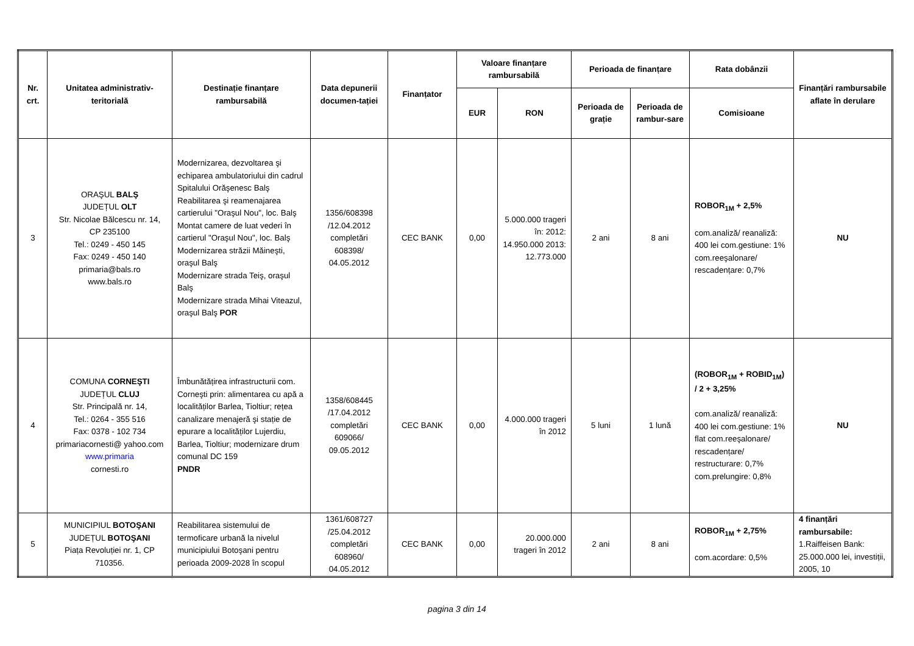| Nr. crt. | Unitatea administrativ-teritorială | Destinație finanțare rambursabilă | Data depunerii documen-tației | Finanțator | Valoare finanțare rambursabilă | | Perioada de finanțare | | Rata dobânzii | Finanțări rambursabile aflate în derulare |
| --- | --- | --- | --- | --- | --- | --- | --- | --- | --- | --- |
| | | | | | EUR | RON | Perioada de grație | Perioada de rambur-sare | Comisioane | |
| 3 | ORAŞUL BALŞ JUDEȚUL OLT Str. Nicolae Bălcescu nr. 14, CP 235100 Tel.: 0249 - 450 145 Fax: 0249 - 450 140 primaria@bals.ro www.bals.ro | Modernizarea, dezvoltarea şi echiparea ambulatoriului din cadrul Spitalului Orăşenesc Balş Reabilitarea şi reamenajarea cartierului "Oraşul Nou", loc. Balş Montat camere de luat vederi în cartierul "Oraşul Nou", loc. Balş Modernizarea străzii Măineşti, oraşul Balş Modernizare strada Teiş, oraşul Balş Modernizare strada Mihai Viteazul, oraşul Balş POR | 1356/608398 /12.04.2012 completări 608398/ 04.05.2012 | CEC BANK | 0,00 | 5.000.000 trageri în: 2012: 14.950.000 2013: 12.773.000 | 2 ani | 8 ani | ROBOR<sub>1M</sub> + 2,5% com.analiză/ reanaliză: 400 lei com.gestiune: 1% com.reeşalonare/ rescadențare: 0,7% | NU |
| 4 | COMUNA CORNEŞTI JUDEȚUL CLUJ Str. Principală nr. 14, Tel.: 0264 - 355 516 Fax: 0378 - 102 734 primariacornesti@ yahoo.com www.primaria cornesti.ro | Îmbunătățirea infrastructurii com. Corneşti prin: alimentarea cu apă a localităților Barlea, Tioltiur; rețea canalizare menajeră şi stație de epurare a localităților Lujerdiu, Barlea, Tioltiur; modernizare drum comunal DC 159 PNDR | 1358/608445 /17.04.2012 completări 609066/ 09.05.2012 | CEC BANK | 0,00 | 4.000.000 trageri în 2012 | 5 luni | 1 lună | (ROBOR<sub>1M</sub> + ROBID<sub>1M</sub>) / 2 + 3,25% com.analiză/ reanaliză: 400 lei com.gestiune: 1% flat com.reeşalonare/ rescadențare/ restructurare: 0,7% com.prelungire: 0,8% | NU |
| 5 | MUNICIPIUL BOTOŞANI JUDEȚUL BOTOŞANI Piața Revoluției nr. 1, CP 710356. | Reabilitarea sistemului de termoficare urbană la nivelul municipiului Botoşani pentru perioada 2009-2028 în scopul | 1361/608727 /25.04.2012 completări 608960/ 04.05.2012 | CEC BANK | 0,00 | 20.000.000 trageri în 2012 | 2 ani | 8 ani | ROBOR<sub>1M</sub> + 2,75% com.acordare: 0,5% | 4 finanțări rambursabile: 1.Raiffeisen Bank: 25.000.000 lei, investiții, 2005, 10 |
pagina 3 din 14